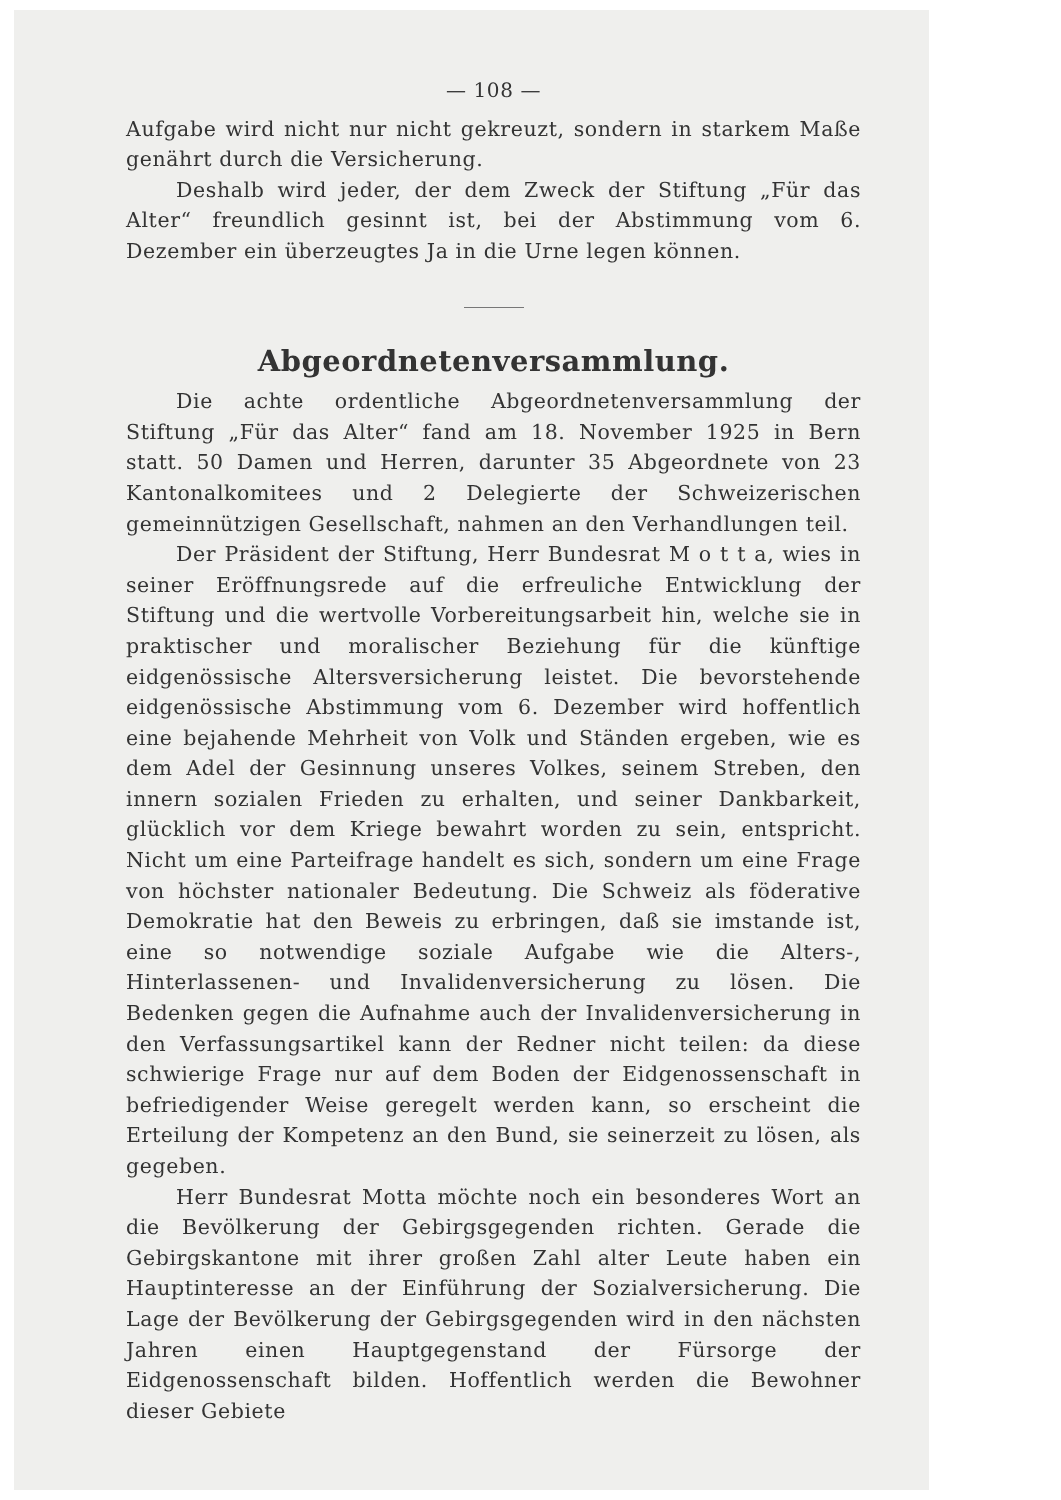— 108 —
Aufgabe wird nicht nur nicht gekreuzt, sondern in starkem Maße genährt durch die Versicherung.
Deshalb wird jeder, der dem Zweck der Stiftung „Für das Alter“ freundlich gesinnt ist, bei der Abstimmung vom 6. Dezember ein überzeugtes Ja in die Urne legen können.
Abgeordnetenversammlung.
Die achte ordentliche Abgeordnetenversammlung der Stiftung „Für das Alter“ fand am 18. November 1925 in Bern statt. 50 Damen und Herren, darunter 35 Abgeordnete von 23 Kantonalkomitees und 2 Delegierte der Schweizerischen gemeinnützigen Gesellschaft, nahmen an den Verhandlungen teil.
Der Präsident der Stiftung, Herr Bundesrat M o t t a, wies in seiner Eröffnungsrede auf die erfreuliche Entwicklung der Stiftung und die wertvolle Vorbereitungsarbeit hin, welche sie in praktischer und moralischer Beziehung für die künftige eidgenössische Altersversicherung leistet. Die bevorstehende eidgenössische Abstimmung vom 6. Dezember wird hoffentlich eine bejahende Mehrheit von Volk und Ständen ergeben, wie es dem Adel der Gesinnung unseres Volkes, seinem Streben, den innern sozialen Frieden zu erhalten, und seiner Dankbarkeit, glücklich vor dem Kriege bewahrt worden zu sein, entspricht. Nicht um eine Parteifrage handelt es sich, sondern um eine Frage von höchster nationaler Bedeutung. Die Schweiz als föderative Demokratie hat den Beweis zu erbringen, daß sie imstande ist, eine so notwendige soziale Aufgabe wie die Alters-, Hinterlassenen- und Invalidenversicherung zu lösen. Die Bedenken gegen die Aufnahme auch der Invalidenversicherung in den Verfassungsartikel kann der Redner nicht teilen: da diese schwierige Frage nur auf dem Boden der Eidgenossenschaft in befriedigender Weise geregelt werden kann, so erscheint die Erteilung der Kompetenz an den Bund, sie seinerzeit zu lösen, als gegeben.
Herr Bundesrat Motta möchte noch ein besonderes Wort an die Bevölkerung der Gebirgsgegenden richten. Gerade die Gebirgskantone mit ihrer großen Zahl alter Leute haben ein Hauptinteresse an der Einführung der Sozialversicherung. Die Lage der Bevölkerung der Gebirgsgegenden wird in den nächsten Jahren einen Hauptgegenstand der Fürsorge der Eidgenossenschaft bilden. Hoffentlich werden die Bewohner dieser Gebiete